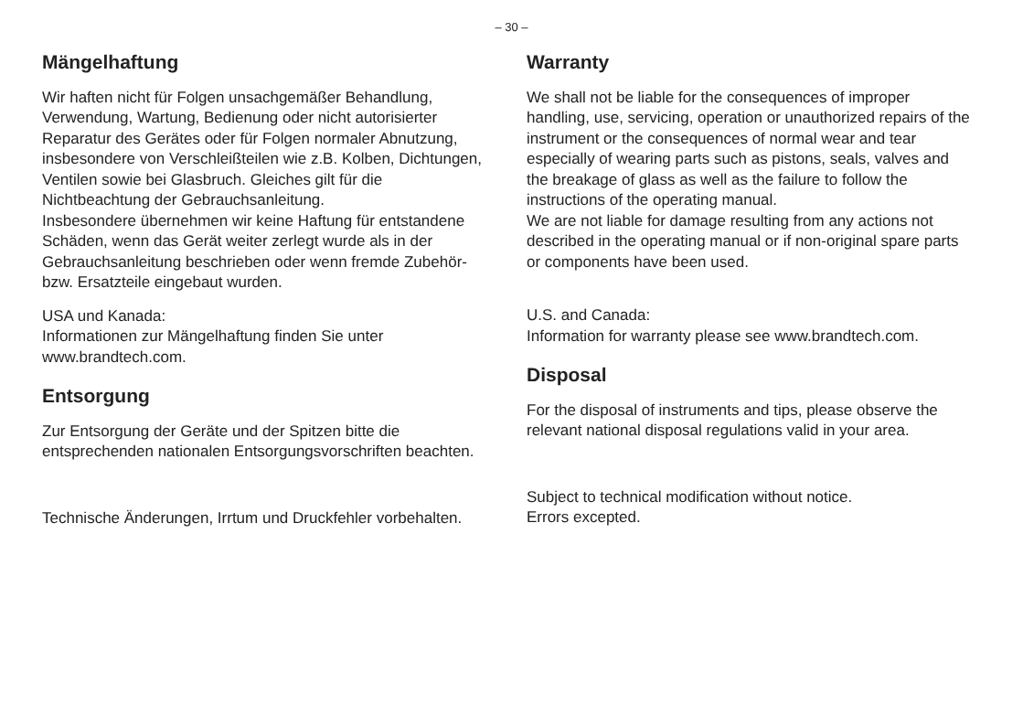– 30 –
Mängelhaftung
Wir haften nicht für Folgen unsachgemäßer Behandlung, Verwendung, Wartung, Bedienung oder nicht autorisierter Reparatur des Gerätes oder für Folgen normaler Abnutzung, insbesondere von Verschleißteilen wie z.B. Kolben, Dichtungen, Ventilen sowie bei Glasbruch. Gleiches gilt für die Nichtbeachtung der Gebrauchsanleitung.
Insbesondere übernehmen wir keine Haftung für entstandene Schäden, wenn das Gerät weiter zerlegt wurde als in der Gebrauchsanleitung beschrieben oder wenn fremde Zubehör- bzw. Ersatzteile eingebaut wurden.
USA und Kanada:
Informationen zur Mängelhaftung finden Sie unter www.brandtech.com.
Entsorgung
Zur Entsorgung der Geräte und der Spitzen bitte die entsprechenden nationalen Entsorgungsvorschriften beachten.
Technische Änderungen, Irrtum und Druckfehler vorbehalten.
Warranty
We shall not be liable for the consequences of improper handling, use, servicing, operation or unauthorized repairs of the instrument or the consequences of normal wear and tear especially of wearing parts such as pistons, seals, valves and the breakage of glass as well as the failure to follow the instructions of the operating manual.
We are not liable for damage resulting from any actions not described in the operating manual or if non-original spare parts or components have been used.
U.S. and Canada:
Information for warranty please see www.brandtech.com.
Disposal
For the disposal of instruments and tips, please observe the relevant national disposal regulations valid in your area.
Subject to technical modification without notice.
Errors excepted.